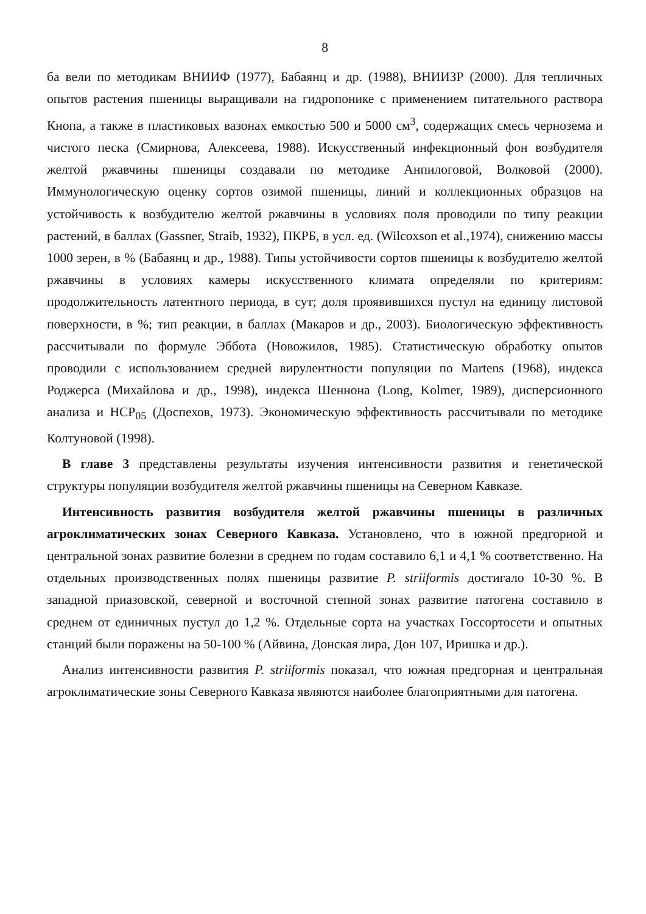8
ба вели по методикам ВНИИФ (1977), Бабаянц и др. (1988), ВНИИЗР (2000). Для тепличных опытов растения пшеницы выращивали на гидропонике с применением питательного раствора Кнопа, а также в пластиковых вазонах емкостью 500 и 5000 см<sup>3</sup>, содержащих смесь чернозема и чистого песка (Смирнова, Алексеева, 1988). Искусственный инфекционный фон возбудителя желтой ржавчины пшеницы создавали по методике Анпилоговой, Волковой (2000). Иммунологическую оценку сортов озимой пшеницы, линий и коллекционных образцов на устойчивость к возбудителю желтой ржавчины в условиях поля проводили по типу реакции растений, в баллах (Gassner, Straib, 1932), ПКРБ, в усл. ед. (Wilcoxson et al.,1974), снижению массы 1000 зерен, в % (Бабаянц и др., 1988). Типы устойчивости сортов пшеницы к возбудителю желтой ржавчины в условиях камеры искусственного климата определяли по критериям: продолжительность латентного периода, в сут; доля проявившихся пустул на единицу листовой поверхности, в %; тип реакции, в баллах (Макаров и др., 2003). Биологическую эффективность рассчитывали по формуле Эббота (Новожилов, 1985). Статистическую обработку опытов проводили с использованием средней вирулентности популяции по Martens (1968), индекса Роджерса (Михайлова и др., 1998), индекса Шеннона (Long, Kolmer, 1989), дисперсионного анализа и НСР<sub>05</sub> (Доспехов, 1973). Экономическую эффективность рассчитывали по методике Колтуновой (1998).
В главе 3 представлены результаты изучения интенсивности развития и генетической структуры популяции возбудителя желтой ржавчины пшеницы на Северном Кавказе.
Интенсивность развития возбудителя желтой ржавчины пшеницы в различных агроклиматических зонах Северного Кавказа. Установлено, что в южной предгорной и центральной зонах развитие болезни в среднем по годам составило 6,1 и 4,1 % соответственно. На отдельных производственных полях пшеницы развитие P. striiformis достигало 10-30 %. В западной приазовской, северной и восточной степной зонах развитие патогена составило в среднем от единичных пустул до 1,2 %. Отдельные сорта на участках Госсортосети и опытных станций были поражены на 50-100 % (Айвина, Донская лира, Дон 107, Иришка и др.).
Анализ интенсивности развития P. striiformis показал, что южная предгорная и центральная агроклиматические зоны Северного Кавказа являются наиболее благоприятными для патогена.